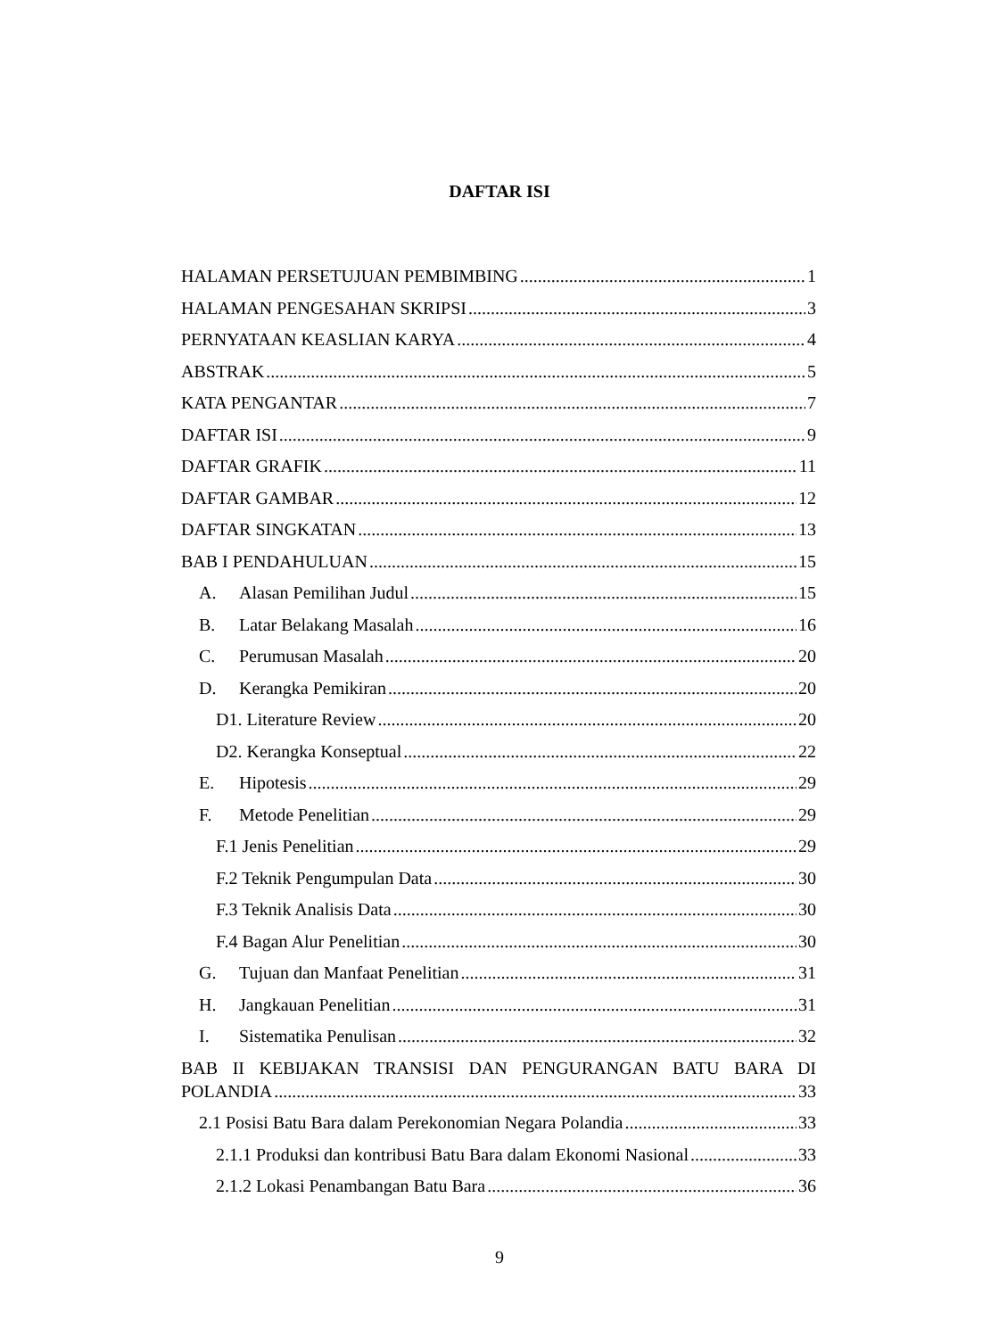DAFTAR ISI
HALAMAN PERSETUJUAN PEMBIMBING 1
HALAMAN PENGESAHAN SKRIPSI 3
PERNYATAAN KEASLIAN KARYA 4
ABSTRAK 5
KATA PENGANTAR 7
DAFTAR ISI 9
DAFTAR GRAFIK 11
DAFTAR GAMBAR 12
DAFTAR SINGKATAN 13
BAB I PENDAHULUAN 15
A. Alasan Pemilihan Judul 15
B. Latar Belakang Masalah 16
C. Perumusan Masalah 20
D. Kerangka Pemikiran 20
D1. Literature Review 20
D2. Kerangka Konseptual 22
E. Hipotesis 29
F. Metode Penelitian 29
F.1 Jenis Penelitian 29
F.2 Teknik Pengumpulan Data 30
F.3 Teknik Analisis Data 30
F.4 Bagan Alur Penelitian 30
G. Tujuan dan Manfaat Penelitian 31
H. Jangkauan Penelitian 31
I. Sistematika Penulisan 32
BAB II KEBIJAKAN TRANSISI DAN PENGURANGAN BATU BARA DI
POLANDIA 33
2.1 Posisi Batu Bara dalam Perekonomian Negara Polandia 33
2.1.1 Produksi dan kontribusi Batu Bara dalam Ekonomi Nasional 33
2.1.2 Lokasi Penambangan Batu Bara 36
9